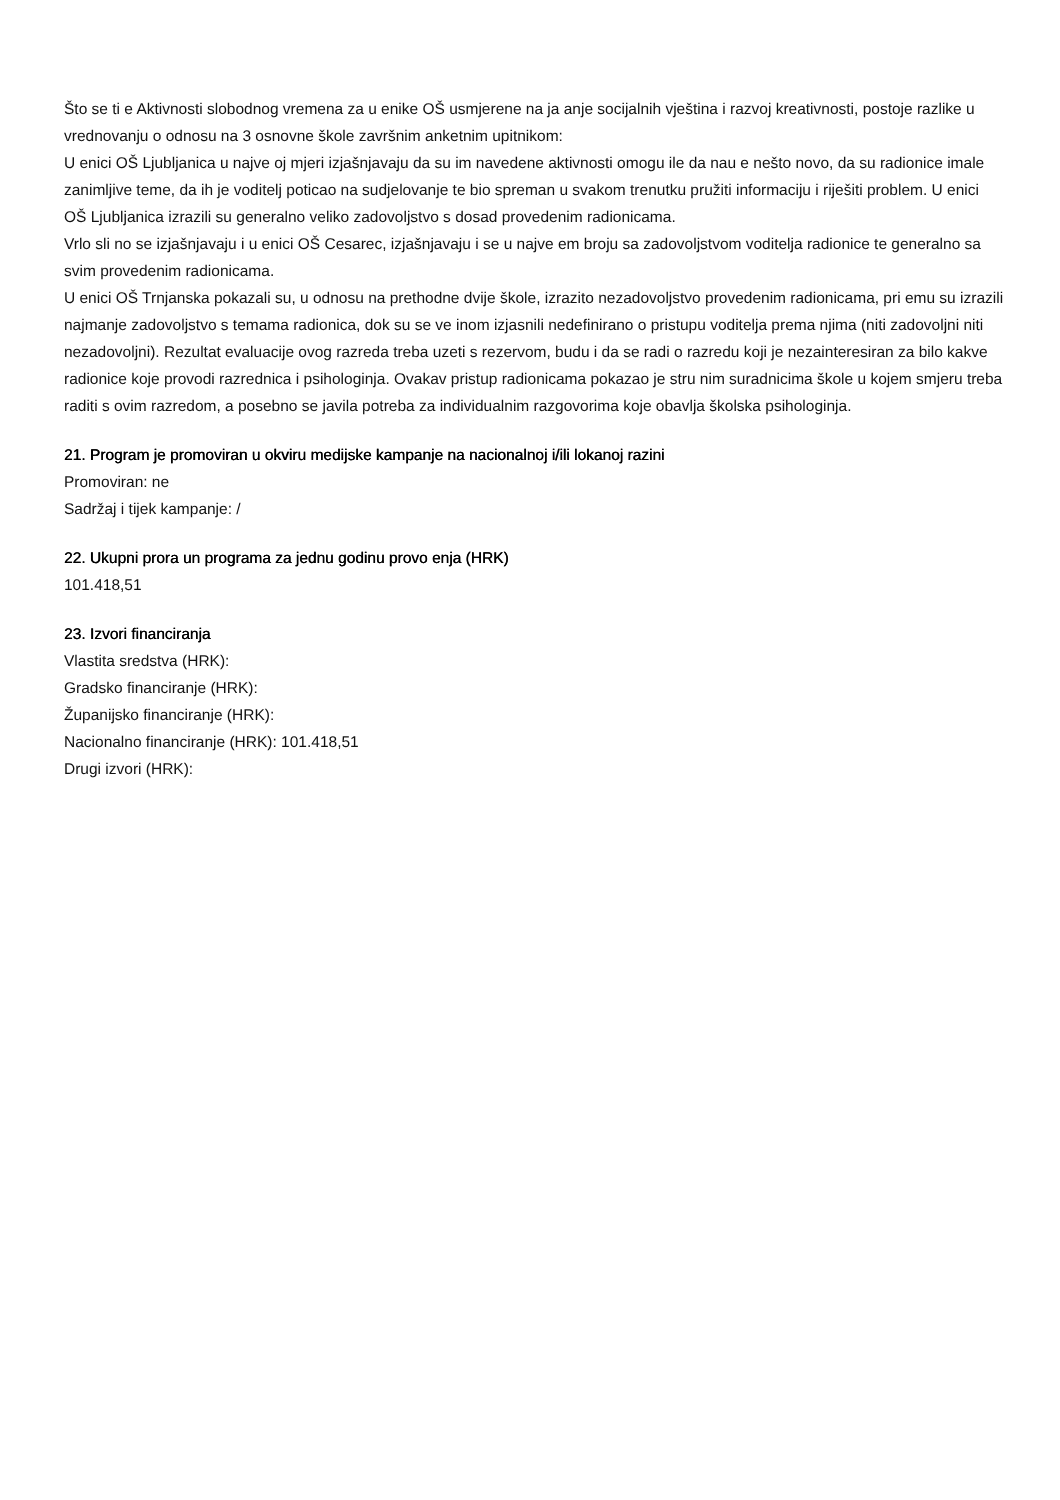Što se ti e Aktivnosti slobodnog vremena za u enike OŠ usmjerene na ja anje socijalnih vještina i razvoj kreativnosti, postoje razlike u vrednovanju o odnosu na 3 osnovne škole završnim anketnim upitnikom:
U enici OŠ Ljubljanica u najve oj mjeri izjašnjavaju da su im navedene aktivnosti omogu ile da nau e nešto novo, da su radionice imale zanimljive teme, da ih je voditelj poticao na sudjelovanje te bio spreman u svakom trenutku pružiti informaciju i riješiti problem. U enici OŠ Ljubljanica izrazili su generalno veliko zadovoljstvo s dosad provedenim radionicama.
Vrlo sli no se izjašnjavaju i u enici OŠ Cesarec, izjašnjavaju i se u najve em broju sa zadovoljstvom voditelja radionice te generalno sa svim provedenim radionicama.
U enici OŠ Trnjanska pokazali su, u odnosu na prethodne dvije škole, izrazito nezadovoljstvo provedenim radionicama, pri emu su izrazili najmanje zadovoljstvo s temama radionica, dok su se ve inom izjasnili nedefinirano o pristupu voditelja prema njima (niti zadovoljni niti nezadovoljni). Rezultat evaluacije ovog razreda treba uzeti s rezervom, budu i da se radi o razredu koji je nezainteresiran za bilo kakve radionice koje provodi razrednica i psihologinja. Ovakav pristup radionicama pokazao je stru nim suradnicima škole u kojem smjeru treba raditi s ovim razredom, a posebno se javila potreba za individualnim razgovorima koje obavlja školska psihologinja.
21. Program je promoviran u okviru medijske kampanje na nacionalnoj i/ili lokanoj razini
Promoviran: ne
Sadržaj i tijek kampanje: /
22. Ukupni prora un programa za jednu godinu provo enja (HRK)
101.418,51
23. Izvori financiranja
Vlastita sredstva (HRK):
Gradsko financiranje (HRK):
Županijsko financiranje (HRK):
Nacionalno financiranje (HRK): 101.418,51
Drugi izvori (HRK):